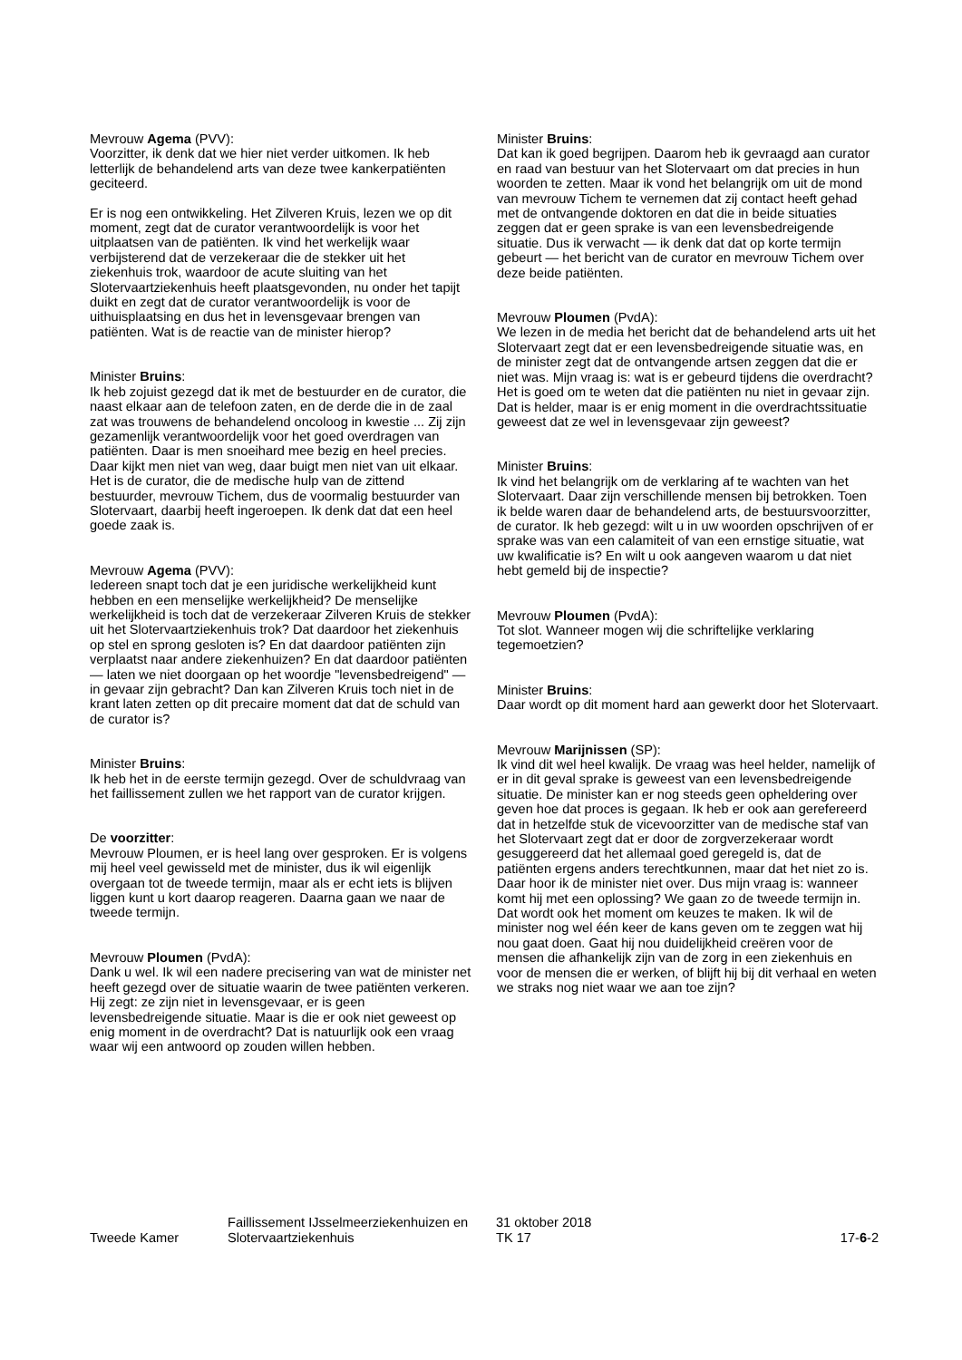Mevrouw Agema (PVV):
Voorzitter, ik denk dat we hier niet verder uitkomen. Ik heb letterlijk de behandelend arts van deze twee kankerpatiënten geciteerd.
Er is nog een ontwikkeling. Het Zilveren Kruis, lezen we op dit moment, zegt dat de curator verantwoordelijk is voor het uitplaatsen van de patiënten. Ik vind het werkelijk waar verbijsterend dat de verzekeraar die de stekker uit het ziekenhuis trok, waardoor de acute sluiting van het Slotervaartziekenhuis heeft plaatsgevonden, nu onder het tapijt duikt en zegt dat de curator verantwoordelijk is voor de uithuisplaatsing en dus het in levensgevaar brengen van patiënten. Wat is de reactie van de minister hierop?
Minister Bruins:
Ik heb zojuist gezegd dat ik met de bestuurder en de curator, die naast elkaar aan de telefoon zaten, en de derde die in de zaal zat was trouwens de behandelend oncoloog in kwestie ... Zij zijn gezamenlijk verantwoordelijk voor het goed overdragen van patiënten. Daar is men snoeihard mee bezig en heel precies. Daar kijkt men niet van weg, daar buigt men niet van uit elkaar. Het is de curator, die de medische hulp van de zittend bestuurder, mevrouw Tichem, dus de voormalig bestuurder van Slotervaart, daarbij heeft ingeroepen. Ik denk dat dat een heel goede zaak is.
Mevrouw Agema (PVV):
Iedereen snapt toch dat je een juridische werkelijkheid kunt hebben en een menselijke werkelijkheid? De menselijke werkelijkheid is toch dat de verzekeraar Zilveren Kruis de stekker uit het Slotervaartziekenhuis trok? Dat daardoor het ziekenhuis op stel en sprong gesloten is? En dat daardoor patiënten zijn verplaatst naar andere ziekenhuizen? En dat daardoor patiënten — laten we niet doorgaan op het woordje "levensbedreigend" — in gevaar zijn gebracht? Dan kan Zilveren Kruis toch niet in de krant laten zetten op dit precaire moment dat dat de schuld van de curator is?
Minister Bruins:
Ik heb het in de eerste termijn gezegd. Over de schuldvraag van het faillissement zullen we het rapport van de curator krijgen.
De voorzitter:
Mevrouw Ploumen, er is heel lang over gesproken. Er is volgens mij heel veel gewisseld met de minister, dus ik wil eigenlijk overgaan tot de tweede termijn, maar als er echt iets is blijven liggen kunt u kort daarop reageren. Daarna gaan we naar de tweede termijn.
Mevrouw Ploumen (PvdA):
Dank u wel. Ik wil een nadere precisering van wat de minister net heeft gezegd over de situatie waarin de twee patiënten verkeren. Hij zegt: ze zijn niet in levensgevaar, er is geen levensbedreigende situatie. Maar is die er ook niet geweest op enig moment in de overdracht? Dat is natuurlijk ook een vraag waar wij een antwoord op zouden willen hebben.
Minister Bruins:
Dat kan ik goed begrijpen. Daarom heb ik gevraagd aan curator en raad van bestuur van het Slotervaart om dat precies in hun woorden te zetten. Maar ik vond het belangrijk om uit de mond van mevrouw Tichem te vernemen dat zij contact heeft gehad met de ontvangende doktoren en dat die in beide situaties zeggen dat er geen sprake is van een levensbedreigende situatie. Dus ik verwacht — ik denk dat dat op korte termijn gebeurt — het bericht van de curator en mevrouw Tichem over deze beide patiënten.
Mevrouw Ploumen (PvdA):
We lezen in de media het bericht dat de behandelend arts uit het Slotervaart zegt dat er een levensbedreigende situatie was, en de minister zegt dat de ontvangende artsen zeggen dat die er niet was. Mijn vraag is: wat is er gebeurd tijdens die overdracht? Het is goed om te weten dat die patiënten nu niet in gevaar zijn. Dat is helder, maar is er enig moment in die overdrachtssituatie geweest dat ze wel in levensgevaar zijn geweest?
Minister Bruins:
Ik vind het belangrijk om de verklaring af te wachten van het Slotervaart. Daar zijn verschillende mensen bij betrokken. Toen ik belde waren daar de behandelend arts, de bestuursvoorzitter, de curator. Ik heb gezegd: wilt u in uw woorden opschrijven of er sprake was van een calamiteit of van een ernstige situatie, wat uw kwalificatie is? En wilt u ook aangeven waarom u dat niet hebt gemeld bij de inspectie?
Mevrouw Ploumen (PvdA):
Tot slot. Wanneer mogen wij die schriftelijke verklaring tegemoetzien?
Minister Bruins:
Daar wordt op dit moment hard aan gewerkt door het Slotervaart.
Mevrouw Marijnissen (SP):
Ik vind dit wel heel kwalijk. De vraag was heel helder, namelijk of er in dit geval sprake is geweest van een levensbedreigende situatie. De minister kan er nog steeds geen opheldering over geven hoe dat proces is gegaan. Ik heb er ook aan gerefereerd dat in hetzelfde stuk de vicevoorzitter van de medische staf van het Slotervaart zegt dat er door de zorgverzekeraar wordt gesuggereerd dat het allemaal goed geregeld is, dat de patiënten ergens anders terechtkunnen, maar dat het niet zo is. Daar hoor ik de minister niet over. Dus mijn vraag is: wanneer komt hij met een oplossing? We gaan zo de tweede termijn in. Dat wordt ook het moment om keuzes te maken. Ik wil de minister nog wel één keer de kans geven om te zeggen wat hij nou gaat doen. Gaat hij nou duidelijkheid creëren voor de mensen die afhankelijk zijn van de zorg in een ziekenhuis en voor de mensen die er werken, of blijft hij bij dit verhaal en weten we straks nog niet waar we aan toe zijn?
Tweede Kamer
Faillissement IJsselmeerziekenhuizen en Slotervaartziekenhuis
31 oktober 2018
TK 17
17-6-2